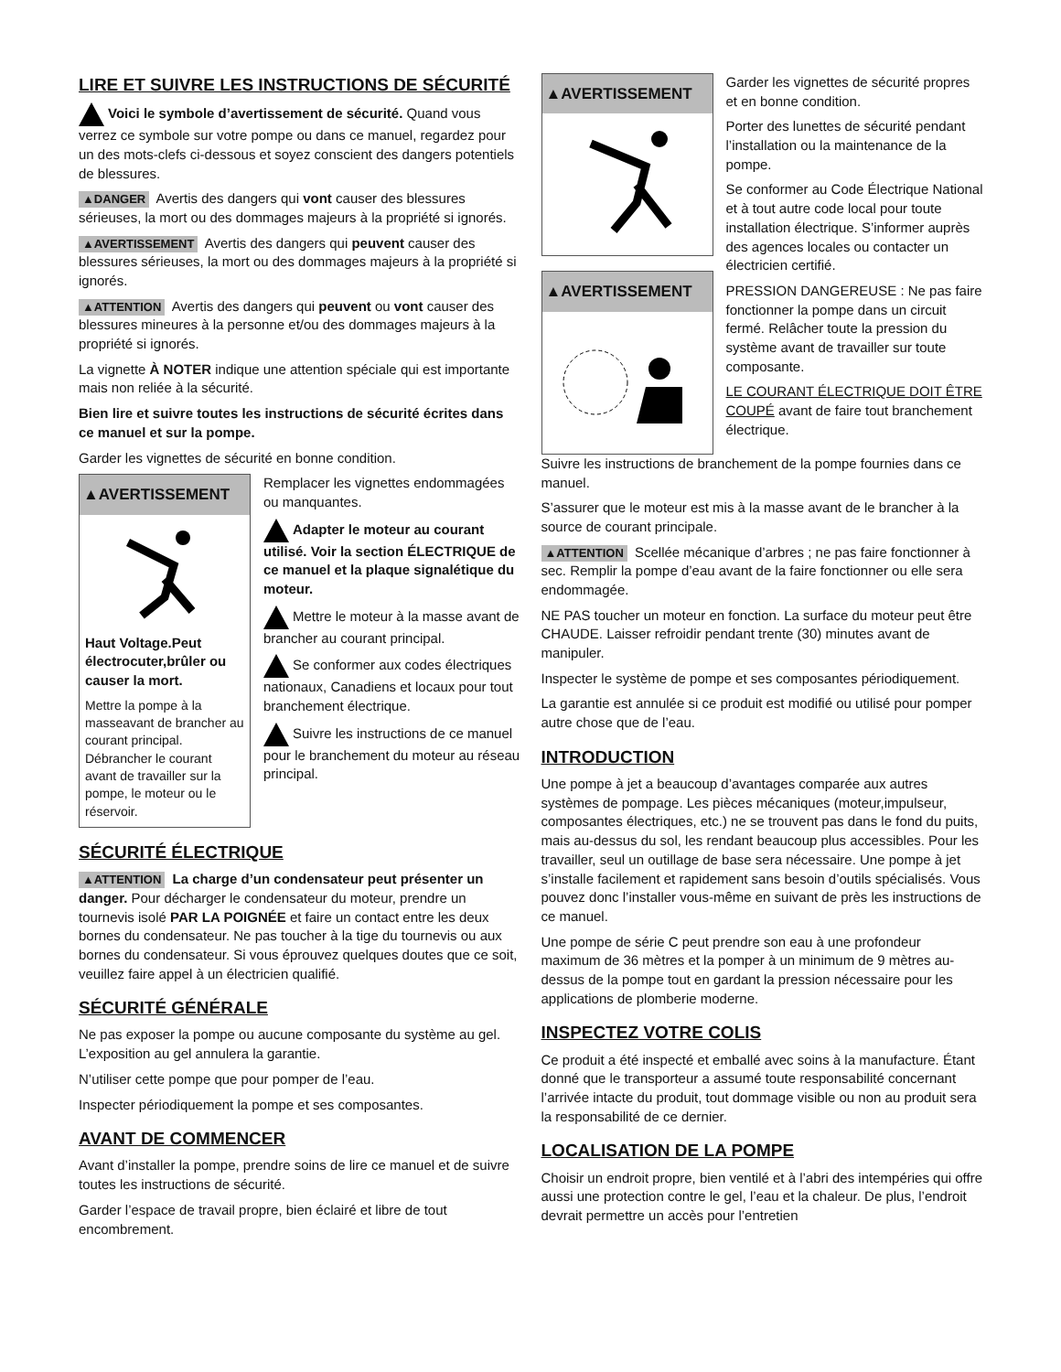LIRE ET SUIVRE LES INSTRUCTIONS DE SÉCURITÉ
Voici le symbole d’avertissement de sécurité. Quand vous verrez ce symbole sur votre pompe ou dans ce manuel, regardez pour un des mots-clefs ci-dessous et soyez conscient des dangers potentiels de blessures.
▲DANGER Avertis des dangers qui vont causer des blessures sérieuses, la mort ou des dommages majeurs à la propriété si ignorés.
▲AVERTISSEMENT Avertis des dangers qui peuvent causer des blessures sérieuses, la mort ou des dommages majeurs à la propriété si ignorés.
▲ATTENTION Avertis des dangers qui peuvent ou vont causer des blessures mineures à la personne et/ou des dommages majeurs à la propriété si ignorés.
La vignette À NOTER indique une attention spéciale qui est importante mais non reliée à la sécurité.
Bien lire et suivre toutes les instructions de sécurité écrites dans ce manuel et sur la pompe.
Garder les vignettes de sécurité en bonne condition.
▲AVERTISSEMENT
Haut Voltage.Peut électrocuter,brûler ou causer la mort.
Mettre la pompe à la masseavant de brancher au courant principal. Débrancher le courant avant de travailler sur la pompe, le moteur ou le réservoir.
Remplacer les vignettes endommagées ou manquantes.
Adapter le moteur au courant utilisé. Voir la section ÉLECTRIQUE de ce manuel et la plaque signalétique du moteur.
Mettre le moteur à la masse avant de brancher au courant principal.
Se conformer aux codes électriques nationaux, Canadiens et locaux pour tout branchement électrique.
Suivre les instructions de ce manuel pour le branchement du moteur au réseau principal.
SÉCURITÉ ÉLECTRIQUE
▲ATTENTION La charge d’un condensateur peut présenter un danger. Pour décharger le condensateur du moteur, prendre un tournevis isolé PAR LA POIGNÉE et faire un contact entre les deux bornes du condensateur. Ne pas toucher à la tige du tournevis ou aux bornes du condensateur. Si vous éprouvez quelques doutes que ce soit, veuillez faire appel à un électricien qualifié.
SÉCURITÉ GÉNÉRALE
Ne pas exposer la pompe ou aucune composante du système au gel. L’exposition au gel annulera la garantie.
N’utiliser cette pompe que pour pomper de l’eau.
Inspecter périodiquement la pompe et ses composantes.
AVANT DE COMMENCER
Avant d’installer la pompe, prendre soins de lire ce manuel et de suivre toutes les instructions de sécurité.
Garder l’espace de travail propre, bien éclairé et libre de tout encombrement.
▲AVERTISSEMENT
▲AVERTISSEMENT
Garder les vignettes de sécurité propres et en bonne condition.
Porter des lunettes de sécurité pendant l’installation ou la maintenance de la pompe.
Se conformer au Code Électrique National et à tout autre code local pour toute installation électrique. S’informer auprès des agences locales ou contacter un électricien certifié.
PRESSION DANGEREUSE : Ne pas faire fonctionner la pompe dans un circuit fermé. Relâcher toute la pression du système avant de travailler sur toute composante.
LE COURANT ÉLECTRIQUE DOIT ÊTRE COUPÉ avant de faire tout branchement électrique.
Suivre les instructions de branchement de la pompe fournies dans ce manuel.
S’assurer que le moteur est mis à la masse avant de le brancher à la source de courant principale.
▲ATTENTION Scellée mécanique d’arbres ; ne pas faire fonctionner à sec. Remplir la pompe d’eau avant de la faire fonctionner ou elle sera endommagée.
NE PAS toucher un moteur en fonction. La surface du moteur peut être CHAUDE. Laisser refroidir pendant trente (30) minutes avant de manipuler.
Inspecter le système de pompe et ses composantes périodiquement.
La garantie est annulée si ce produit est modifié ou utilisé pour pomper autre chose que de l’eau.
INTRODUCTION
Une pompe à jet a beaucoup d’avantages comparée aux autres systèmes de pompage. Les pièces mécaniques (moteur,impulseur, composantes électriques, etc.) ne se trouvent pas dans le fond du puits, mais au-dessus du sol, les rendant beaucoup plus accessibles. Pour les travailler, seul un outillage de base sera nécessaire. Une pompe à jet s’installe facilement et rapidement sans besoin d’outils spécialisés. Vous pouvez donc l’installer vous-même en suivant de près les instructions de ce manuel.
Une pompe de série C peut prendre son eau à une profondeur maximum de 36 mètres et la pomper à un minimum de 9 mètres au-dessus de la pompe tout en gardant la pression nécessaire pour les applications de plomberie moderne.
INSPECTEZ VOTRE COLIS
Ce produit a été inspecté et emballé avec soins à la manufacture. Étant donné que le transporteur a assumé toute responsabilité concernant l’arrivée intacte du produit, tout dommage visible ou non au produit sera la responsabilité de ce dernier.
LOCALISATION DE LA POMPE
Choisir un endroit propre, bien ventilé et à l’abri des intempéries qui offre aussi une protection contre le gel, l’eau et la chaleur. De plus, l’endroit devrait permettre un accès pour l’entretien